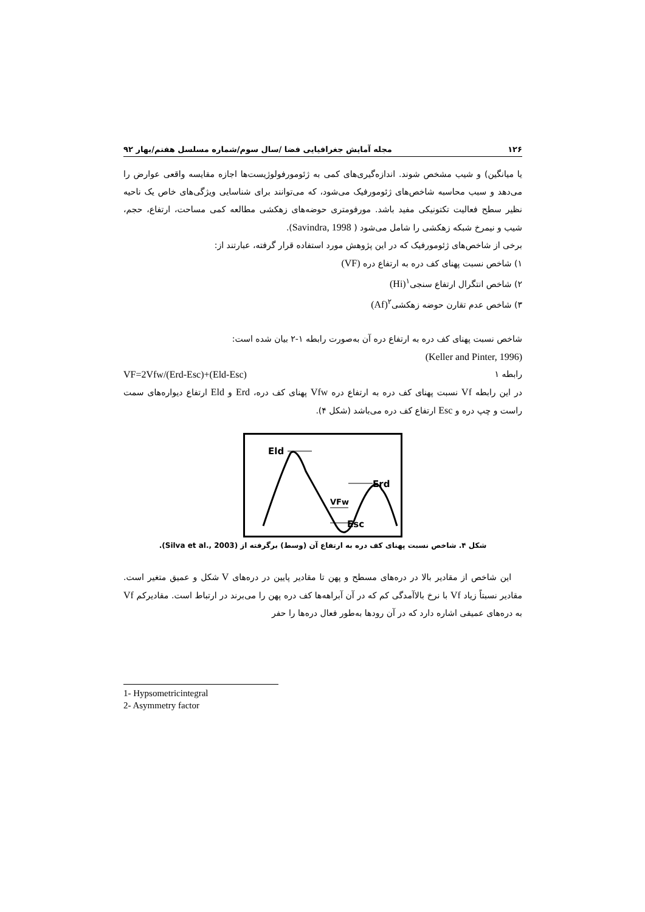۱۲۶ مجله آمایش جغرافیایی فضا /سال سوم/شماره مسلسل هفتم/بهار ۹۲
یا میانگین) و شیب مشخص شوند. اندازه‌گیری‌های کمی به ژئومورفولوژیست‌ها اجازه مقایسه واقعی عوارض را می‌دهد و سبب محاسبه شاخص‌های ژئومورفیک می‌شود، که می‌توانند برای شناسایی ویژگی‌های خاص یک ناحیه نظیر سطح فعالیت تکتونیکی مفید باشد. مورفومتری حوضه‌های زهکشی مطالعه کمی مساحت، ارتفاع، حجم، شیب و نیمرخ شبکه زهکشی را شامل می‌شود ( Savindra, 1998).
برخی از شاخص‌های ژئومورفیک که در این پژوهش مورد استفاده قرار گرفته، عبارتند از:
۱) شاخص نسبت پهنای کف دره به ارتفاع دره (VF)
۲) شاخص انتگرال ارتفاع سنجی<sup>۱</sup>(Hi)
۳) شاخص عدم تقارن حوضه زهکشی<sup>۲</sup>(Af)
شاخص نسبت پهنای کف دره به ارتفاع دره آن به‌صورت رابطه ۱-۲ بیان شده است:
(Keller and Pinter, 1996)
رابطه ۱ VF=2Vfw/(Erd-Esc)+(Eld-Esc)
در این رابطه Vf نسبت پهنای کف دره به ارتفاع دره Vfw پهنای کف دره، Erd و Eld ارتفاع دیواره‌های سمت راست و چپ دره و Esc ارتفاع کف دره می‌باشد (شکل ۴).
Eld
Erd
Esc
VFw
شکل ۴. شاخص نسبت پهنای کف دره به ارتفاع آن (وسط) برگرفته از (Silva et al., 2003).
این شاخص از مقادیر بالا در دره‌های مسطح و پهن تا مقادیر پایین در دره‌های V شکل و عمیق متغیر است. مقادیر نسبتاً زیاد Vf با نرخ بالاآمدگی کم که در آن آبراهه‌ها کف دره پهن را می‌برند در ارتباط است. مقادیرکم Vf به دره‌های عمیقی اشاره دارد که در آن رودها به‌طور فعال دره‌ها را حفر
1- Hypsometricintegral
2- Asymmetry factor